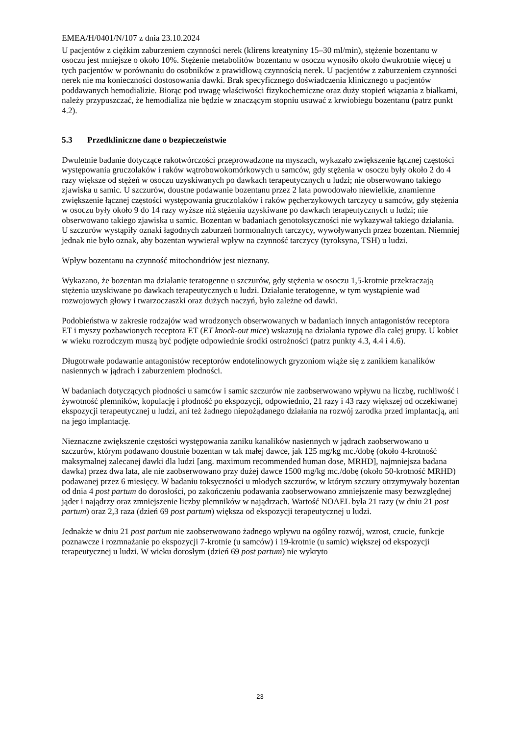EMEA/H/0401/N/107 z dnia 23.10.2024
U pacjentów z ciężkim zaburzeniem czynności nerek (klirens kreatyniny 15–30 ml/min), stężenie bozentanu w osoczu jest mniejsze o około 10%. Stężenie metabolitów bozentanu w osoczu wynosiło około dwukrotnie więcej u tych pacjentów w porównaniu do osobników z prawidłową czynnością nerek. U pacjentów z zaburzeniem czynności nerek nie ma konieczności dostosowania dawki. Brak specyficznego doświadczenia klinicznego u pacjentów poddawanych hemodializie. Biorąc pod uwagę właściwości fizykochemiczne oraz duży stopień wiązania z białkami, należy przypuszczać, że hemodializa nie będzie w znaczącym stopniu usuwać z krwiobiegu bozentanu (patrz punkt 4.2).
5.3 Przedkliniczne dane o bezpieczeństwie
Dwuletnie badanie dotyczące rakotwórczości przeprowadzone na myszach, wykazało zwiększenie łącznej częstości występowania gruczolaków i raków wątrobowokomórkowych u samców, gdy stężenia w osoczu były około 2 do 4 razy większe od stężeń w osoczu uzyskiwanych po dawkach terapeutycznych u ludzi; nie obserwowano takiego zjawiska u samic. U szczurów, doustne podawanie bozentanu przez 2 lata powodowało niewielkie, znamienne zwiększenie łącznej częstości występowania gruczolaków i raków pęcherzykowych tarczycy u samców, gdy stężenia w osoczu były około 9 do 14 razy wyższe niż stężenia uzyskiwane po dawkach terapeutycznych u ludzi; nie obserwowano takiego zjawiska u samic. Bozentan w badaniach genotoksyczności nie wykazywał takiego działania. U szczurów wystąpiły oznaki łagodnych zaburzeń hormonalnych tarczycy, wywoływanych przez bozentan. Niemniej jednak nie było oznak, aby bozentan wywierał wpływ na czynność tarczycy (tyroksyna, TSH) u ludzi.
Wpływ bozentanu na czynność mitochondriów jest nieznany.
Wykazano, że bozentan ma działanie teratogenne u szczurów, gdy stężenia w osoczu 1,5-krotnie przekraczają stężenia uzyskiwane po dawkach terapeutycznych u ludzi. Działanie teratogenne, w tym wystąpienie wad rozwojowych głowy i twarzoczaszki oraz dużych naczyń, było zależne od dawki.
Podobieństwa w zakresie rodzajów wad wrodzonych obserwowanych w badaniach innych antagonistów receptora ET i myszy pozbawionych receptora ET (ET knock-out mice) wskazują na działania typowe dla całej grupy. U kobiet w wieku rozrodczym muszą być podjęte odpowiednie środki ostrożności (patrz punkty 4.3, 4.4 i 4.6).
Długotrwałe podawanie antagonistów receptorów endotelinowych gryzoniom wiąże się z zanikiem kanalików nasiennych w jądrach i zaburzeniem płodności.
W badaniach dotyczących płodności u samców i samic szczurów nie zaobserwowano wpływu na liczbę, ruchliwość i żywotność plemników, kopulację i płodność po ekspozycji, odpowiednio, 21 razy i 43 razy większej od oczekiwanej ekspozycji terapeutycznej u ludzi, ani też żadnego niepożądanego działania na rozwój zarodka przed implantacją, ani na jego implantację.
Nieznaczne zwiększenie częstości występowania zaniku kanalików nasiennych w jądrach zaobserwowano u szczurów, którym podawano doustnie bozentan w tak małej dawce, jak 125 mg/kg mc./dobę (około 4-krotność maksymalnej zalecanej dawki dla ludzi [ang. maximum recommended human dose, MRHD], najmniejsza badana dawka) przez dwa lata, ale nie zaobserwowano przy dużej dawce 1500 mg/kg mc./dobę (około 50-krotność MRHD) podawanej przez 6 miesięcy. W badaniu toksyczności u młodych szczurów, w którym szczury otrzymywały bozentan od dnia 4 post partum do dorosłości, po zakończeniu podawania zaobserwowano zmniejszenie masy bezwzględnej jąder i najądrzy oraz zmniejszenie liczby plemników w najądrzach. Wartość NOAEL była 21 razy (w dniu 21 post partum) oraz 2,3 raza (dzień 69 post partum) większa od ekspozycji terapeutycznej u ludzi.
Jednakże w dniu 21 post partum nie zaobserwowano żadnego wpływu na ogólny rozwój, wzrost, czucie, funkcje poznawcze i rozmnażanie po ekspozycji 7-krotnie (u samców) i 19-krotnie (u samic) większej od ekspozycji terapeutycznej u ludzi. W wieku dorosłym (dzień 69 post partum) nie wykryto
23